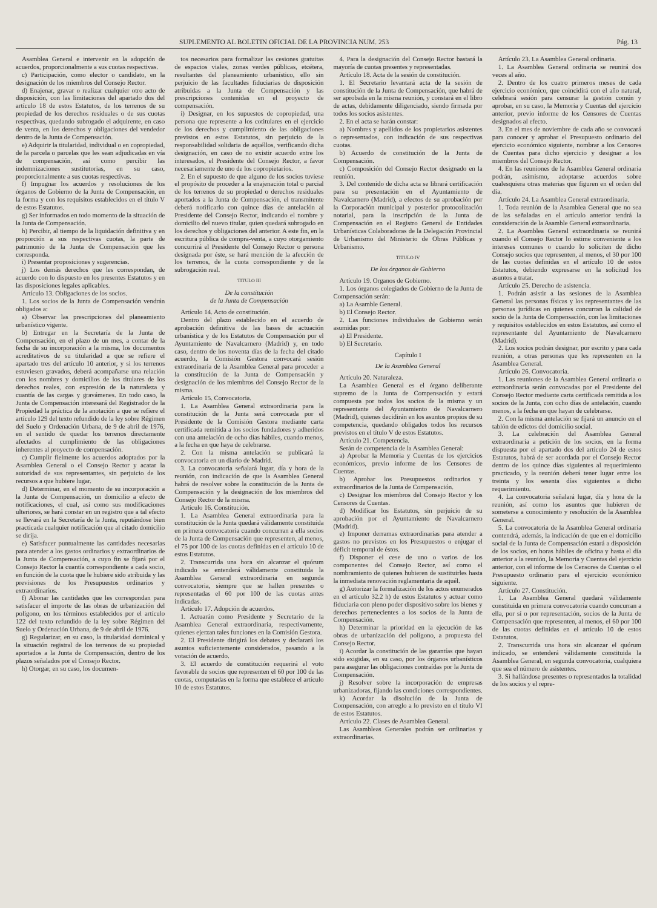SUPLEMENTO AL BOLETIN OFICIAL DE LA PROVINCIA NUM. 253 Pág. 13
Asamblea General e intervenir en la adopción de acuerdos, proporcionalmente a sus cuotas respectivas.
c) Participación, como elector o candidato, en la designación de los miembros del Consejo Rector.
d) Enajenar, gravar o realizar cualquier otro acto de disposición, con las limitaciones del apartado dos del artículo 18 de estos Estatutos, de los terrenos de su propiedad de los derechos residuales o de sus cuotas respectivas, quedando subrogado el adquirente, en caso de venta, en los derechos y obligaciones del vendedor dentro de la Junta de Compensación.
e) Adquirir la titularidad, individual o en copropiedad, de la parcela o parcelas que les sean adjudicadas en vía de compensación, así como percibir las indemnizaciones sustitutorias, en su caso, proporcionalmente a sus cuotas respectivas.
f) Impugnar los acuerdos y resoluciones de los órganos de Gobierno de la Junta de Compensación, en la forma y con los requisitos establecidos en el título V de estos Estatutos.
g) Ser informados en todo momento de la situación de la Junta de Compensación.
h) Percibir, al tiempo de la liquidación definitiva y en proporción a sus respectivas cuotas, la parte de patrimonio de la Junta de Compensación que les corresponda.
i) Presentar proposiciones y sugerencias.
j) Los demás derechos que les correspondan, de acuerdo con lo dispuesto en los presentes Estatutos y en las disposiciones legales aplicables.
Artículo 13. Obligaciones de los socios.
1. Los socios de la Junta de Compensación vendrán obligados a:
a) Observar las prescripciones del planeamiento urbanístico vigente.
b) Entregar en la Secretaría de la Junta de Compensación, en el plazo de un mes, a contar de la fecha de su incorporación a la misma, los documentos acreditativos de su titularidad a que se refiere el apartado tres del artículo 10 anterior, y si los terrenos estuviesen gravados, deberá acompañarse una relación con los nombres y domicilios de los titulares de los derechos reales, con expresión de la naturaleza y cuantía de las cargas y gravámenes. En todo caso, la Junta de Compensación interesará del Registrador de la Propiedad la práctica de la anotación a que se refiere el artículo 129 del texto refundido de la ley sobre Régimen del Suelo y Ordenación Urbana, de 9 de abril de 1976, en el sentido de quedar los terrenos directamente afectados al cumplimiento de las obligaciones inherentes al proyecto de compensación.
c) Cumplir fielmente los acuerdos adoptados por la Asamblea General o el Consejo Rector y acatar la autoridad de sus representantes, sin perjuicio de los recursos a que hubiere lugar.
d) Determinar, en el momento de su incorporación a la Junta de Compensación, un domicilio a efecto de notificaciones, el cual, así como sus modificaciones ulteriores, se hará constar en un registro que a tal efecto se llevará en la Secretaría de la Junta, reputándose bien practicada cualquier notificación que al citado domicilio se dirija.
e) Satisfacer puntualmente las cantidades necesarias para atender a los gastos ordinarios y extraordinarios de la Junta de Compensación, a cuyo fin se fijará por el Consejo Rector la cuantía correspondiente a cada socio, en función de la cuota que le hubiere sido atribuida y las previsiones de los Presupuestos ordinarios y extraordinarios.
f) Abonar las cantidades que les correspondan para satisfacer el importe de las obras de urbanización del polígono, en los términos establecidos por el artículo 122 del texto refundido de la ley sobre Régimen del Suelo y Ordenación Urbana, de 9 de abril de 1976.
g) Regularizar, en su caso, la titularidad dominical y la situación registral de los terrenos de su propiedad aportados a la Junta de Compensación, dentro de los plazos señalados por el Consejo Rector.
h) Otorgar, en su caso, los documen-
tos necesarios para formalizar las cesiones gratuitas de espacios viales, zonas verdes públicas, etcétera, resultantes del planeamiento urbanístico, ello sin perjuicio de las facultades fiduciarias de disposición atribuidas a la Junta de Compensación y las prescripciones contenidas en el proyecto de compensación.
i) Designar, en los supuestos de copropiedad, una persona que represente a los cotitulares en el ejercicio de los derechos y cumplimiento de las obligaciones previstos en estos Estatutos, sin perjuicio de la responsabilidad solidaria de aquéllos, verificando dicha designación, en caso de no existir acuerdo entre los interesados, el Presidente del Consejo Rector, a favor necesariamente de uno de los copropietarios.
2. En el supuesto de que alguno de los socios tuviese el propósito de proceder a la enajenación total o parcial de los terrenos de su propiedad o derechos residuales aportados a la Junta de Compensación, el transmitente deberá notificarlo con quince días de antelación al Presidente del Consejo Rector, indicando el nombre y domicilio del nuevo titular, quien quedará subrogado en los derechos y obligaciones del anterior. A este fin, en la escritura pública de compra-venta, a cuyo otorgamiento concurrirá el Presidente del Consejo Rector o persona designada por éste, se hará mención de la afección de los terrenos, de la cuota correspondiente y de la subrogación real.
TITULO III
De la constitución
de la Junta de Compensación
Artículo 14. Acto de constitución.
Dentro del plazo establecido en el acuerdo de aprobación definitiva de las bases de actuación urbanística y de los Estatutos de Compensación por el Ayuntamiento de Navalcarnero (Madrid) y, en todo caso, dentro de los noventa días de la fecha del citado acuerdo, la Comisión Gestora convocará sesión extraordinaria de la Asamblea General para proceder a la constitución de la Junta de Compensación y designación de los miembros del Consejo Rector de la misma.
Artículo 15. Convocatoria.
1. La Asamblea General extraordinaria para la constitución de la Junta será convocada por el Presidente de la Comisión Gestora mediante carta certificada remitida a los socios fundadores y adheridos con una antelación de ocho días hábiles, cuando menos, a la fecha en que haya de celebrarse.
2. Con la misma antelación se publicará la convocatoria en un diario de Madrid.
3. La convocatoria señalará lugar, día y hora de la reunión, con indicación de que la Asamblea General habrá de resolver sobre la constitución de la Junta de Compensación y la designación de los miembros del Consejo Rector de la misma.
Artículo 16. Constitución.
1. La Asamblea General extraordinaria para la constitución de la Junta quedará válidamente constituida en primera convocatoria cuando concurran a ella socios de la Junta de Compensación que representen, al menos, el 75 por 100 de las cuotas definidas en el artículo 10 de estos Estatutos.
2. Transcurrida una hora sin alcanzar el quórum indicado se entenderá válidamente constituida la Asamblea General extraordinaria en segunda convocatoria, siempre que se hallen presentes o representadas el 60 por 100 de las cuotas antes indicadas.
Artículo 17. Adopción de acuerdos.
1. Actuarán como Presidente y Secretario de la Asamblea General extraordinaria, respectivamente, quienes ejerzan tales funciones en la Comisión Gestora.
2. El Presidente dirigirá los debates y declarará los asuntos suficientemente considerados, pasando a la votación de acuerdo.
3. El acuerdo de constitución requerirá el voto favorable de socios que representen el 60 por 100 de las cuotas, computadas en la forma que establece el artículo 10 de estos Estatutos.
4. Para la designación del Consejo Rector bastará la mayoría de cuotas presentes y representadas.
Artículo 18. Acta de la sesión de constitución.
1. El Secretario levantará acta de la sesión de constitución de la Junta de Compensación, que habrá de ser aprobada en la misma reunión, y constará en el libro de actas, debidamente diligenciado, siendo firmada por todos los socios asistentes.
2. En el acta se harán constar:
a) Nombres y apellidos de los propietarios asistentes o representados, con indicación de sus respectivas cuotas.
b) Acuerdo de constitución de la Junta de Compensación.
c) Composición del Consejo Rector designado en la reunión.
3. Del contenido de dicha acta se librará certificación para su presentación en el Ayuntamiento de Navalcarnero (Madrid), a efectos de su aprobación por la Corporación municipal y posterior protocolización notarial, para la inscripción de la Junta de Compensación en el Registro General de Entidades Urbanísticas Colaboradoras de la Delegación Provincial de Urbanismo del Ministerio de Obras Públicas y Urbanismo.
TITULO IV
De los órganos de Gobierno
Artículo 19. Organos de Gobierno.
1. Los órganos colegiados de Gobierno de la Junta de Compensación serán:
a) La Asamble General.
b) El Consejo Rector.
2. Las funciones individuales de Gobierno serán asumidas por:
a) El Presidente.
b) El Secretario.
Capítulo I
De la Asamblea General
Artículo 20. Naturaleza.
La Asamblea General es el órgano deliberante supremo de la Junta de Compensación y estará compuesta por todos los socios de la misma y un representante del Ayuntamiento de Navalcarnero (Madrid), quienes decidirán en los asuntos propios de su competencia, quedando obligados todos los recursos previstos en el título V de estos Estatutos.
Artículo 21. Competencia.
Serán de competencia de la Asamblea General:
a) Aprobar la Memoria y Cuentas de los ejercicios económicos, previo informe de los Censores de Cuentas.
b) Aprobar los Presupuestos ordinarios y extraordinarios de la Junta de Compensación.
c) Designar los miembros del Consejo Rector y los Censores de Cuentas.
d) Modificar los Estatutos, sin perjuicio de su aprobación por el Ayuntamiento de Navalcarnero (Madrid).
e) Imponer derramas extraordinarias para atender a gastos no previstos en los Presupuestos o enjugar el déficit temporal de éstos.
f) Disponer el cese de uno o varios de los componentes del Consejo Rector, así como el nombramiento de quienes hubieren de sustituirles hasta la inmediata renovación reglamentaria de aquél.
g) Autorizar la formalización de los actos enumerados en el artículo 32.2 h) de estos Estatutos y actuar como fiduciaria con pleno poder dispositivo sobre los bienes y derechos pertenecientes a los socios de la Junta de Compensación.
h) Determinar la prioridad en la ejecución de las obras de urbanización del polígono, a propuesta del Consejo Rector.
i) Acordar la constitución de las garantías que hayan sido exigidas, en su caso, por los órganos urbanísticos para asegurar las obligaciones contraídas por la Junta de Compensación.
j) Resolver sobre la incorporación de empresas urbanizadoras, fijando las condiciones correspondientes.
k) Acordar la disolución de la Junta de Compensación, con arreglo a lo previsto en el título VI de estos Estatutos.
Artículo 22. Clases de Asamblea General.
Las Asambleas Generales podrán ser ordinarias y extraordinarias.
Artículo 23. La Asamblea General ordinaria.
1. La Asamblea General ordinaria se reunirá dos veces al año.
2. Dentro de los cuatro primeros meses de cada ejercicio económico, que coincidirá con el año natural, celebrará sesión para censurar la gestión común y aprobar, en su caso, la Memoria y Cuentas del ejercicio anterior, previo informe de los Censores de Cuentas designados al efecto.
3. En el mes de noviembre de cada año se convocará para conocer y aprobar el Presupuesto ordinario del ejercicio económico siguiente, nombrar a los Censores de Cuentas para dicho ejercicio y designar a los miembros del Consejo Rector.
4. En las reuniones de la Asamblea General ordinaria podrán, asimismo, adoptarse acuerdos sobre cualesquiera otras materias que figuren en el orden del día.
Artículo 24. La Asamblea General extraordinaria.
1. Toda reunión de la Asamblea General que no sea de las señaladas en el artículo anterior tendrá la consideración de la Asamble General extraordinaria.
2. La Asamblea General extraordinaria se reunirá cuando el Consejo Rector lo estime conveniente a los intereses comunes o cuando lo soliciten de dicho Consejo socios que representen, al menos, el 30 por 100 de las cuotas definidas en el artículo 10 de estos Estatutos, debiendo expresarse en la solicitud los asuntos a tratar.
Artículo 25. Derecho de asistencia.
1. Podrán asistir a las sesiones de la Asamblea General las personas físicas y los representantes de las personas jurídicas en quienes concurran la calidad de socio de la Junta de Compensación, con las limitaciones y requisitos establecidos en estos Estatutos, así como el representante del Ayuntamiento de Navalcarnero (Madrid).
2. Los socios podrán designar, por escrito y para cada reunión, a otras personas que les representen en la Asamblea General.
Artículo 26. Convocatoria.
1. Las reuniones de la Asamblea General ordinaria o extraordinaria serán convocadas por el Presidente del Consejo Rector mediante carta certificada remitida a los socios de la Junta, con ocho días de antelación, cuando menos, a la fecha en que hayan de celebrarse.
2. Con la misma antelación se fijará un anuncio en el tablón de edictos del domicilio social.
3. La celebración del Asamblea General extraordinaria a petición de los socios, en la forma dispuesta por el apartado dos del artículo 24 de estos Estatutos, habrá de ser acordada por el Consejo Rector dentro de los quince días siguientes al requerimiento practicado, y la reunión deberá tener lugar entre los treinta y los sesenta días siguientes a dicho requerimiento.
4. La convocatoria señalará lugar, día y hora de la reunión, así como los asuntos que hubieren de someterse a conocimiento y resolución de la Asamblea General.
5. La convocatoria de la Asamblea General ordinaria contendrá, además, la indicación de que en el domicilio social de la Junta de Compensación estará a disposición de los socios, en horas hábiles de oficina y hasta el día anterior a la reunión, la Memoria y Cuentas del ejercicio anterior, con el informe de los Censores de Cuentas o el Presupuesto ordinario para el ejercicio económico siguiente.
Artículo 27. Constitución.
1. La Asamblea General quedará válidamente constituida en primera convocatoria cuando concurran a ella, por sí o por representación, socios de la Junta de Compensación que representen, al menos, el 60 por 100 de las cuotas definidas en el artículo 10 de estos Estatutos.
2. Transcurrida una hora sin alcanzar el quórum indicado, se entenderá válidamente constituida la Asamblea General, en segunda convocatoria, cualquiera que sea el número de asistentes.
3. Si hallándose presentes o representados la totalidad de los socios y el repre-